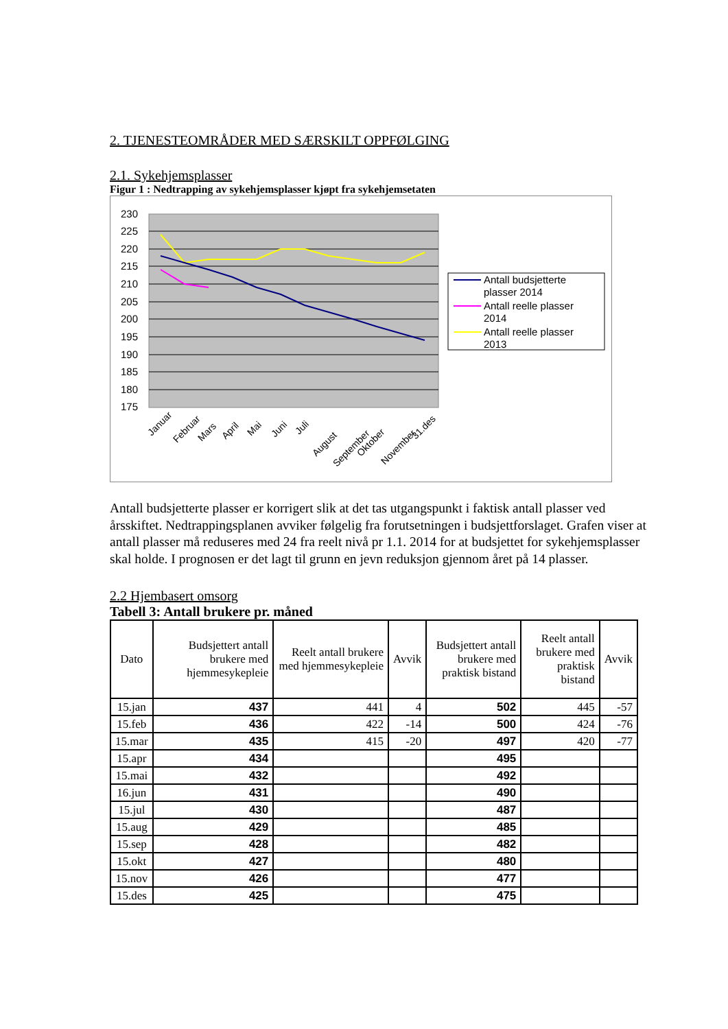2. TJENESTEOMRÅDER MED SÆRSKILT OPPFØLGING
2.1. Sykehjemsplasser
Figur 1 : Nedtrapping av sykehjemsplasser kjøpt fra sykehjemsetaten
230
225
220
215
210
205
200
195
190
185
180
175
Januar
Februar
Mars
April
Mai
Juni
Juli
August
September
Oktober
November
31.des
Antall budsjetterte
plasser 2014
Antall reelle plasser
2014
Antall reelle plasser
2013
Antall budsjetterte plasser er korrigert slik at det tas utgangspunkt i faktisk antall plasser ved årsskiftet. Nedtrappingsplanen avviker følgelig fra forutsetningen i budsjettforslaget. Grafen viser at antall plasser må reduseres med 24 fra reelt nivå pr 1.1. 2014 for at budsjettet for sykehjemsplasser skal holde. I prognosen er det lagt til grunn en jevn reduksjon gjennom året på 14 plasser.
2.2 Hjembasert omsorg
Tabell 3: Antall brukere pr. måned
| Dato | Budsjettert antall brukere med hjemmesykepleie | Reelt antall brukere med hjemmesykepleie | Avvik | Budsjettert antall brukere med praktisk bistand | Reelt antall brukere med praktisk bistand | Avvik |
| --- | --- | --- | --- | --- | --- | --- |
| 15.jan | 437 | 441 | 4 | 502 | 445 | -57 |
| 15.feb | 436 | 422 | -14 | 500 | 424 | -76 |
| 15.mar | 435 | 415 | -20 | 497 | 420 | -77 |
| 15.apr | 434 | | | 495 | | |
| 15.mai | 432 | | | 492 | | |
| 16.jun | 431 | | | 490 | | |
| 15.jul | 430 | | | 487 | | |
| 15.aug | 429 | | | 485 | | |
| 15.sep | 428 | | | 482 | | |
| 15.okt | 427 | | | 480 | | |
| 15.nov | 426 | | | 477 | | |
| 15.des | 425 | | | 475 | | |